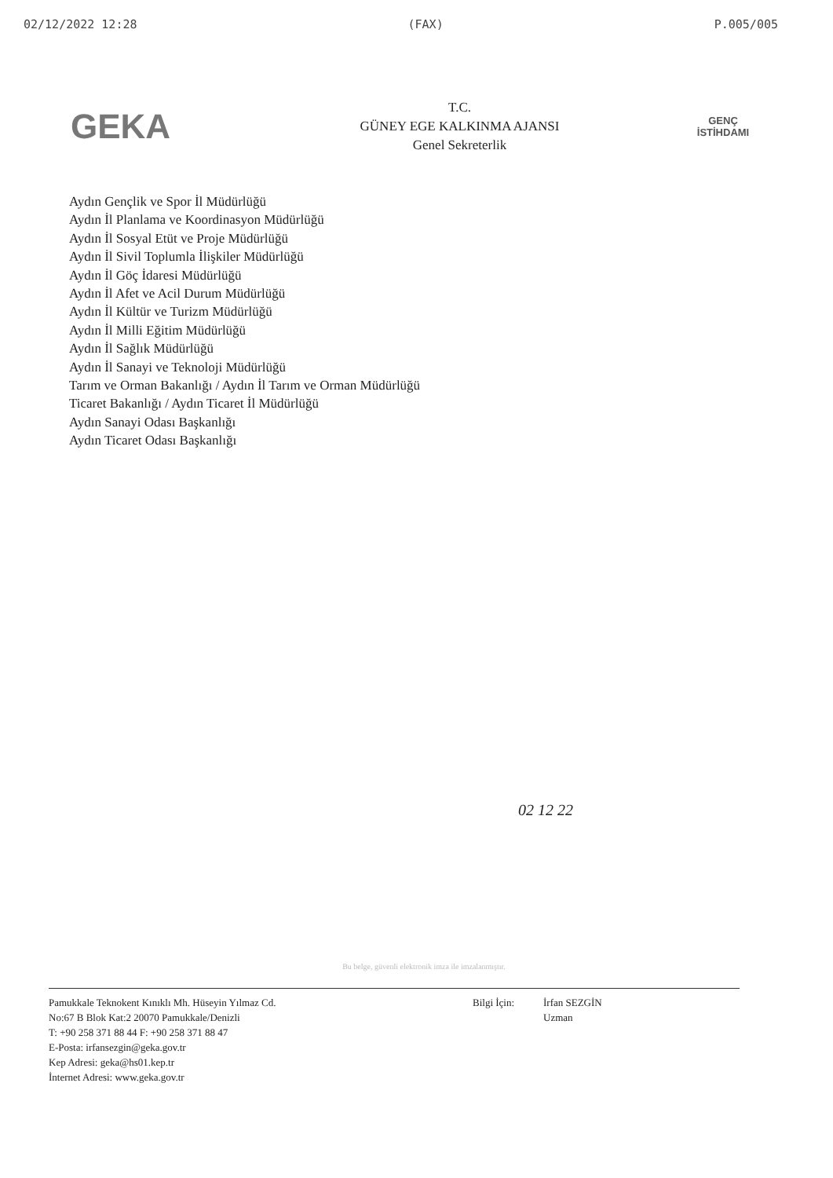02/12/2022 12:28 (FAX) P.005/005
GEKA
T.C.
GÜNEY EGE KALKINMA AJANSI
Genel Sekreterlik
GENÇ
İSTİHDAMI
Aydın Gençlik ve Spor İl Müdürlüğü
Aydın İl Planlama ve Koordinasyon Müdürlüğü
Aydın İl Sosyal Etüt ve Proje Müdürlüğü
Aydın İl Sivil Toplumla İlişkiler Müdürlüğü
Aydın İl Göç İdaresi Müdürlüğü
Aydın İl Afet ve Acil Durum Müdürlüğü
Aydın İl Kültür ve Turizm Müdürlüğü
Aydın İl Milli Eğitim Müdürlüğü
Aydın İl Sağlık Müdürlüğü
Aydın İl Sanayi ve Teknoloji Müdürlüğü
Tarım ve Orman Bakanlığı / Aydın İl Tarım ve Orman Müdürlüğü
Ticaret Bakanlığı / Aydın Ticaret İl Müdürlüğü
Aydın Sanayi Odası Başkanlığı
Aydın Ticaret Odası Başkanlığı
02 12 22
Bu belge, güvenli elektronik imza ile imzalanmıştır.
Pamukkale Teknokent Kınıklı Mh. Hüseyin Yılmaz Cd.
No:67 B Blok Kat:2 20070 Pamukkale/Denizli
T: +90 258 371 88 44 F: +90 258 371 88 47
E-Posta: irfansezgin@geka.gov.tr
Kep Adresi: geka@hs01.kep.tr
İnternet Adresi: www.geka.gov.tr
Bilgi İçin: İrfan SEZGİN
Uzman